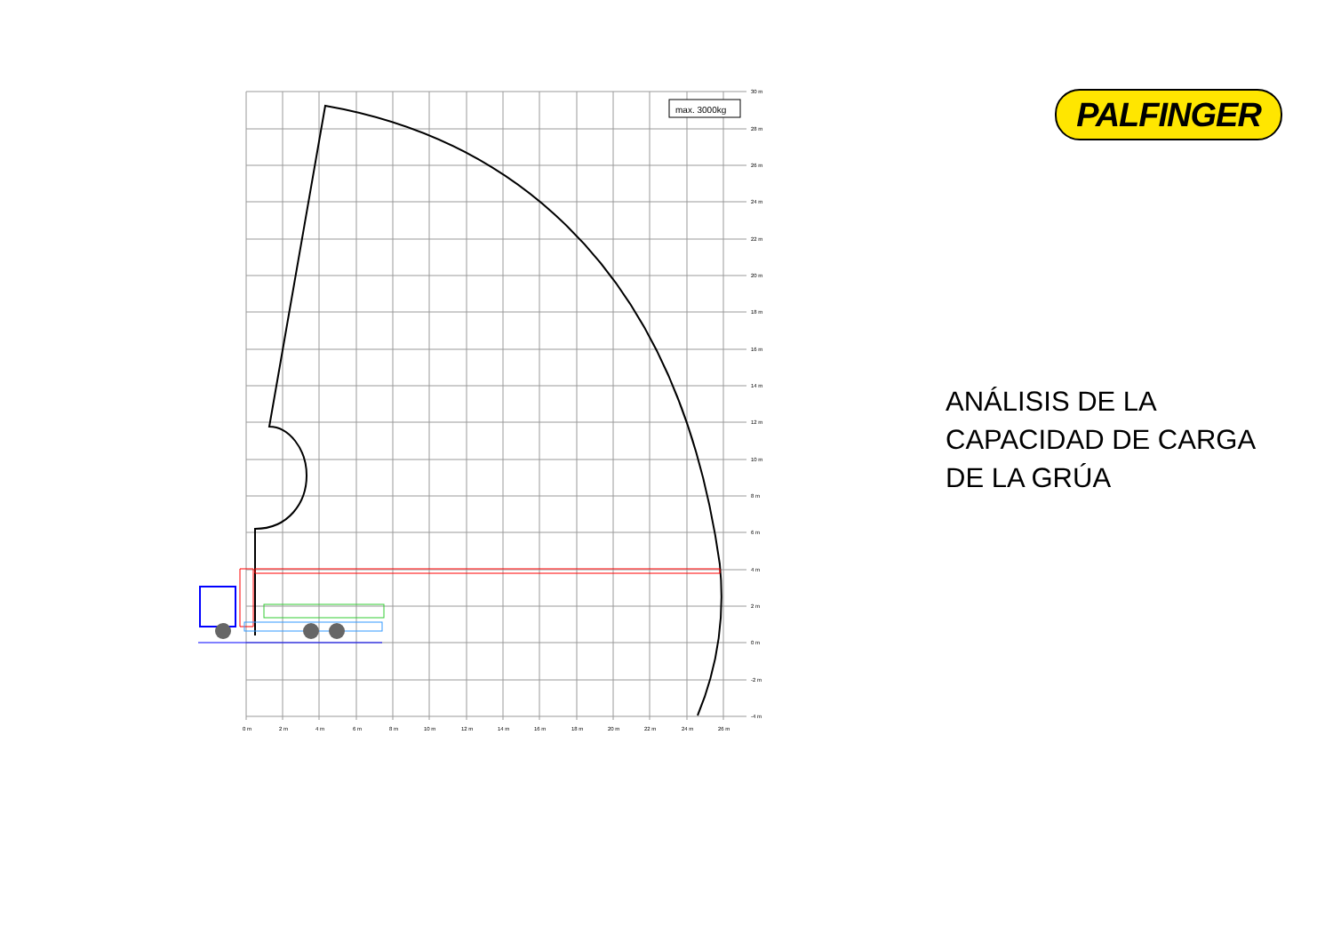max. 3000kg
30 m
28 m
26 m
24 m
22 m
20 m
18 m
16 m
14 m
12 m
10 m
8 m
6 m
4 m
2 m
0 m
-2 m
-4 m
0 m
2 m
4 m
6 m
8 m
10 m
12 m
14 m
16 m
18 m
20 m
22 m
24 m
26 m
PALFINGER
ANÁLISIS DE LA
CAPACIDAD DE CARGA
DE LA GRÚA